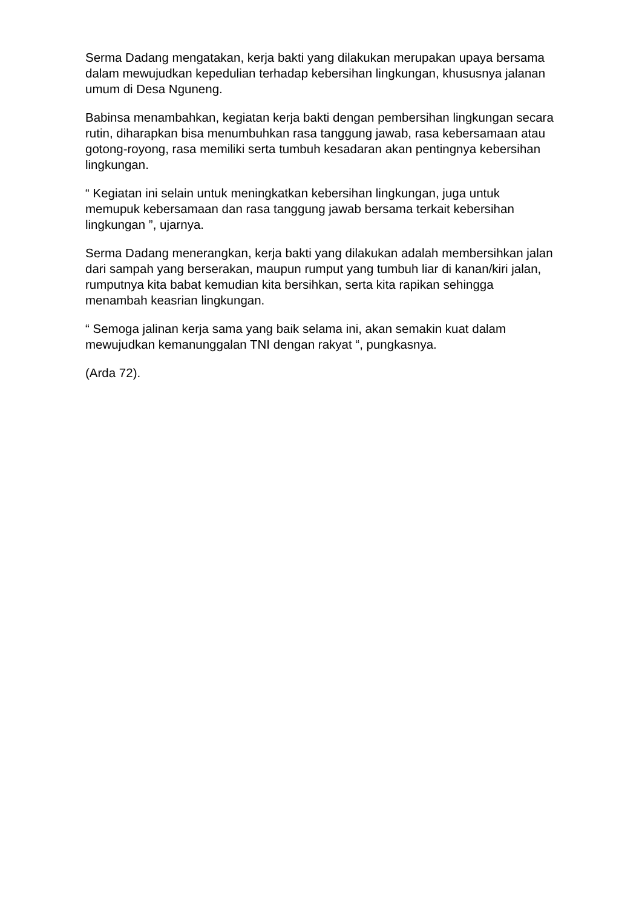Serma Dadang mengatakan, kerja bakti yang dilakukan merupakan upaya bersama dalam mewujudkan kepedulian terhadap kebersihan lingkungan, khususnya jalanan umum di Desa Nguneng.
Babinsa menambahkan, kegiatan kerja bakti dengan pembersihan lingkungan secara rutin, diharapkan bisa menumbuhkan rasa tanggung jawab, rasa kebersamaan atau gotong-royong, rasa memiliki serta tumbuh kesadaran akan pentingnya kebersihan lingkungan.
“ Kegiatan ini selain untuk meningkatkan kebersihan lingkungan, juga untuk memupuk kebersamaan dan rasa tanggung jawab bersama terkait kebersihan lingkungan ”, ujarnya.
Serma Dadang menerangkan, kerja bakti yang dilakukan adalah membersihkan jalan dari sampah yang berserakan, maupun rumput yang tumbuh liar di kanan/kiri jalan, rumputnya kita babat kemudian kita bersihkan, serta kita rapikan sehingga menambah keasrian lingkungan.
“ Semoga jalinan kerja sama yang baik selama ini, akan semakin kuat dalam mewujudkan kemanunggalan TNI dengan rakyat “, pungkasnya.
(Arda 72).